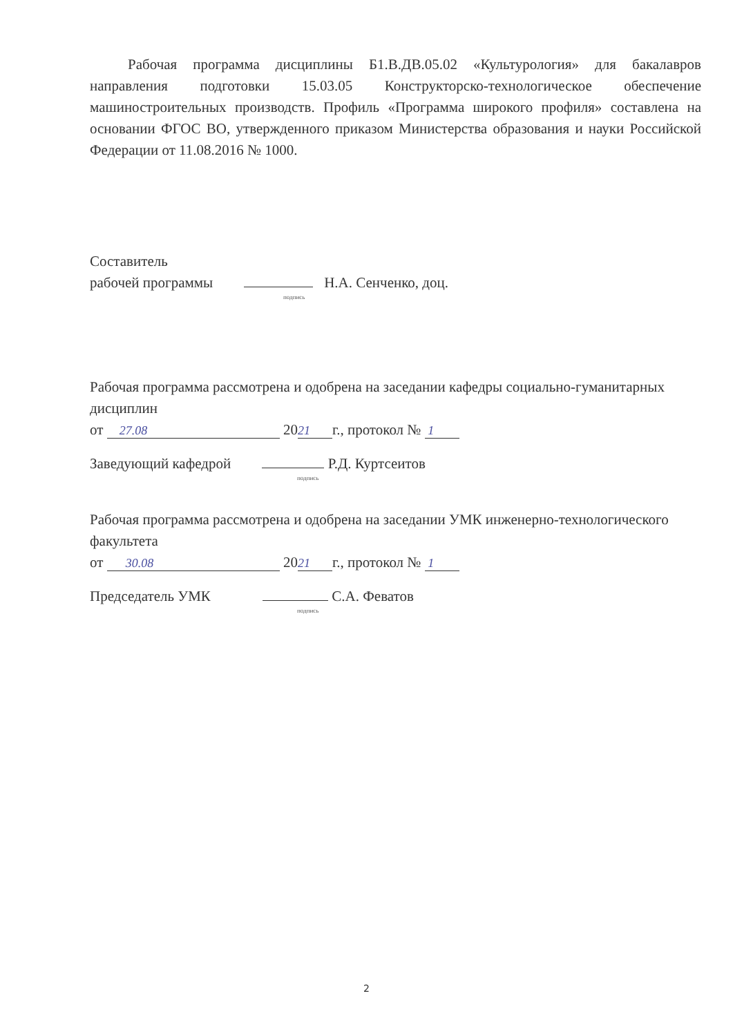Рабочая программа дисциплины Б1.В.ДВ.05.02 «Культурология» для бакалавров направления подготовки 15.03.05 Конструкторско-технологическое обеспечение машиностроительных производств. Профиль «Программа широкого профиля» составлена на основании ФГОС ВО, утвержденного приказом Министерства образования и науки Российской Федерации от 11.08.2016 № 1000.
Составитель
рабочей программы Н.А. Сенченко, доц.
подпись
Рабочая программа рассмотрена и одобрена на заседании кафедры социально-гуманитарных дисциплин
от 27.08 20 21 г., протокол № 1
Заведующий кафедрой Р.Д. Куртсеитов
подпись
Рабочая программа рассмотрена и одобрена на заседании УМК инженерно-технологического факультета
от 30.08 20 21 г., протокол № 1
Председатель УМК С.А. Феватов
подпись
2